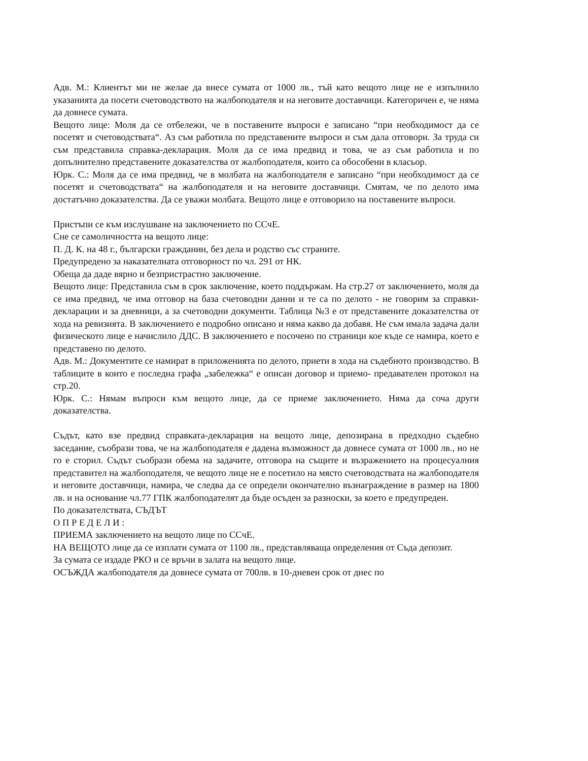Адв. М.: Клиентът ми не желае да внесе сумата от 1000 лв., тъй като вещото лице не е изпълнило указанията да посети счетоводството на жалбоподателя и на неговите доставчици. Категоричен е, че няма да довнесе сумата.
Вещото лице: Моля да се отбележи, че в поставените въпроси е записано “при необходимост да се посетят и счетоводствата“. Аз съм работила по представените въпроси и съм дала отговори. За труда си съм представила справка-декларация. Моля да се има предвид и това, че аз съм работила и по допълнително представените доказателства от жалбоподателя, които са обособени в класьор.
Юрк. С.: Моля да се има предвид, че в молбата на жалбоподателя е записано “при необходимост да се посетят и счетоводствата“ на жалбоподателя и на неговите доставчици. Смятам, че по делото има достатъчно доказателства. Да се уважи молбата. Вещото лице е отговорило на поставените въпроси.
Пристъпи се към изслушване на заключението по ССчЕ.
Сне се самоличността на вещото лице:
П. Д. К. на 48 г., български гражданин, без дела и родство със страните.
Предупредено за наказателната отговорност по чл. 291 от НК.
Обеща да даде вярно и безпристрастно заключение.
Вещото лице: Представила съм в срок заключение, което поддържам. На стр.27 от заключението, моля да се има предвид, че има отговор на база счетоводни данни и те са по делото - не говорим за справки-декларации и за дневници, а за счетоводни документи. Таблица №3 е от представените доказателства от хода на ревизията. В заключението е подробно описано и няма какво да добавя. Не съм имала задача дали физическото лице е начислило ДДС. В заключението е посочено по страници кое къде се намира, което е представено по делото.
Адв. М.: Документите се намират в приложенията по делото, приети в хода на съдебното производство. В таблиците в които е последна графа „забележка“ е описан договор и приемо- предавателен протокол на стр.20.
Юрк. С.: Нямам въпроси към вещото лице, да се приеме заключението. Няма да соча други доказателства.
Съдът, като взе предвид справката-декларация на вещото лице, депозирана в предходно съдебно заседание, съобрази това, че на жалбоподателя е дадена възможност да довнесе сумата от 1000 лв., но не го е сторил. Съдът съобрази обема на задачите, отговора на същите и възражението на процесуалния представител на жалбоподателя, че вещото лице не е посетило на място счетоводствата на жалбоподателя и неговите доставчици, намира, че следва да се определи окончателно възнаграждение в размер на 1800 лв. и на основание чл.77 ГПК жалбоподателят да бъде осъден за разноски, за което е предупреден.
По доказателствата, СЪДЪТ
О П Р Е Д Е Л И :
ПРИЕМА заключението на вещото лице по ССчЕ.
НА ВЕЩОТО лице да се изплати сумата от 1100 лв., представляваща определения от Съда депозит.
За сумата се издаде РКО и се връчи в залата на вещото лице.
ОСЪЖДА жалбоподателя да довнесе сумата от 700лв. в 10-дневен срок от днес по